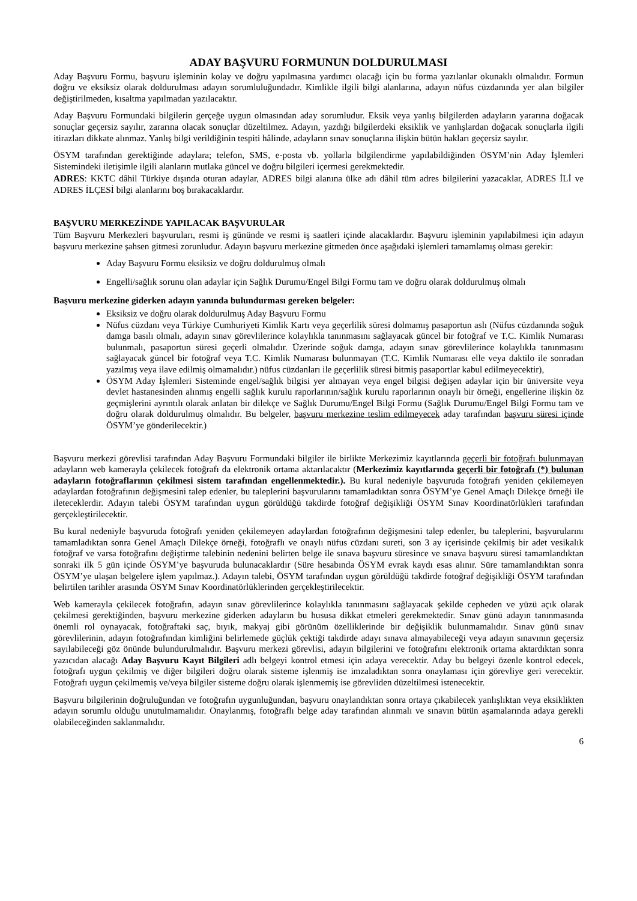ADAY BAŞVURU FORMUNUN DOLDURULMASI
Aday Başvuru Formu, başvuru işleminin kolay ve doğru yapılmasına yardımcı olacağı için bu forma yazılanlar okunaklı olmalıdır. Formun doğru ve eksiksiz olarak doldurulması adayın sorumluluğundadır. Kimlikle ilgili bilgi alanlarına, adayın nüfus cüzdanında yer alan bilgiler değiştirilmeden, kısaltma yapılmadan yazılacaktır.
Aday Başvuru Formundaki bilgilerin gerçeğe uygun olmasından aday sorumludur. Eksik veya yanlış bilgilerden adayların yararına doğacak sonuçlar geçersiz sayılır, zararına olacak sonuçlar düzeltilmez. Adayın, yazdığı bilgilerdeki eksiklik ve yanlışlardan doğacak sonuçlarla ilgili itirazları dikkate alınmaz. Yanlış bilgi verildiğinin tespiti hâlinde, adayların sınav sonuçlarına ilişkin bütün hakları geçersiz sayılır.
ÖSYM tarafından gerektiğinde adaylara; telefon, SMS, e-posta vb. yollarla bilgilendirme yapılabildiğinden ÖSYM’nin Aday İşlemleri Sistemindeki iletişimle ilgili alanların mutlaka güncel ve doğru bilgileri içermesi gerekmektedir.
ADRES: KKTC dâhil Türkiye dışında oturan adaylar, ADRES bilgi alanına ülke adı dâhil tüm adres bilgilerini yazacaklar, ADRES İLİ ve ADRES İLÇESİ bilgi alanlarını boş bırakacaklardır.
BAŞVURU MERKEZİNDE YAPILACAK BAŞVURULAR
Tüm Başvuru Merkezleri başvuruları, resmi iş gününde ve resmi iş saatleri içinde alacaklardır. Başvuru işleminin yapılabilmesi için adayın başvuru merkezine şahsen gitmesi zorunludur. Adayın başvuru merkezine gitmeden önce aşağıdaki işlemleri tamamlamış olması gerekir:
Aday Başvuru Formu eksiksiz ve doğru doldurulmuş olmalı
Engelli/sağlık sorunu olan adaylar için Sağlık Durumu/Engel Bilgi Formu tam ve doğru olarak doldurulmuş olmalı
Başvuru merkezine giderken adayın yanında bulundurması gereken belgeler:
Eksiksiz ve doğru olarak doldurulmuş Aday Başvuru Formu
Nüfus cüzdanı veya Türkiye Cumhuriyeti Kimlik Kartı veya geçerlilik süresi dolmamış pasaportun aslı (Nüfus cüzdanında soğuk damga basılı olmalı, adayın sınav görevlilerince kolaylıkla tanınmasını sağlayacak güncel bir fotoğraf ve T.C. Kimlik Numarası bulunmalı, pasaportun süresi geçerli olmalıdır. Üzerinde soğuk damga, adayın sınav görevlilerince kolaylıkla tanınmasını sağlayacak güncel bir fotoğraf veya T.C. Kimlik Numarası bulunmayan (T.C. Kimlik Numarası elle veya daktilo ile sonradan yazılmış veya ilave edilmiş olmamalıdır.) nüfus cüzdanları ile geçerlilik süresi bitmiş pasaportlar kabul edilmeyecektir),
ÖSYM Aday İşlemleri Sisteminde engel/sağlık bilgisi yer almayan veya engel bilgisi değişen adaylar için bir üniversite veya devlet hastanesinden alınmış engelli sağlık kurulu raporlarının/sağlık kurulu raporlarının onaylı bir örneği, engellerine ilişkin öz geçmişlerini ayrıntılı olarak anlatan bir dilekçe ve Sağlık Durumu/Engel Bilgi Formu (Sağlık Durumu/Engel Bilgi Formu tam ve doğru olarak doldurulmuş olmalıdır. Bu belgeler, başvuru merkezine teslim edilmeyecek aday tarafından başvuru süresi içinde ÖSYM’ye gönderilecektir.)
Başvuru merkezi görevlisi tarafından Aday Başvuru Formundaki bilgiler ile birlikte Merkezimiz kayıtlarında geçerli bir fotoğrafı bulunmayan adayların web kamerayla çekilecek fotoğrafı da elektronik ortama aktarılacaktır (Merkezimiz kayıtlarında geçerli bir fotoğrafı (*) bulunan adayların fotoğraflarının çekilmesi sistem tarafından engellenmektedir.). Bu kural nedeniyle başvuruda fotoğrafı yeniden çekilemeyen adaylardan fotoğrafının değişmesini talep edenler, bu taleplerini başvurularını tamamladıktan sonra ÖSYM’ye Genel Amaçlı Dilekçe örneği ile ileteceklerdir. Adayın talebi ÖSYM tarafından uygun görüldüğü takdirde fotoğraf değişikliği ÖSYM Sınav Koordinatörlükleri tarafından gerçekleştirilecektir.
Bu kural nedeniyle başvuruda fotoğrafı yeniden çekilemeyen adaylardan fotoğrafının değişmesini talep edenler, bu taleplerini, başvurularını tamamladıktan sonra Genel Amaçlı Dilekçe örneği, fotoğraflı ve onaylı nüfus cüzdanı sureti, son 3 ay içerisinde çekilmiş bir adet vesikalık fotoğraf ve varsa fotoğrafını değiştirme talebinin nedenini belirten belge ile sınava başvuru süresince ve sınava başvuru süresi tamamlandıktan sonraki ilk 5 gün içinde ÖSYM’ye başvuruda bulunacaklardır (Süre hesabında ÖSYM evrak kaydı esas alınır. Süre tamamlandıktan sonra ÖSYM’ye ulaşan belgelere işlem yapılmaz.). Adayın talebi, ÖSYM tarafından uygun görüldüğü takdirde fotoğraf değişikliği ÖSYM tarafından belirtilen tarihler arasında ÖSYM Sınav Koordinatörlüklerinden gerçekleştirilecektir.
Web kamerayla çekilecek fotoğrafın, adayın sınav görevlilerince kolaylıkla tanınmasını sağlayacak şekilde cepheden ve yüzü açık olarak çekilmesi gerektiğinden, başvuru merkezine giderken adayların bu hususa dikkat etmeleri gerekmektedir. Sınav günü adayın tanınmasında önemli rol oynayacak, fotoğraftaki saç, bıyık, makyaj gibi görünüm özelliklerinde bir değişiklik bulunmamalıdır. Sınav günü sınav görevlilerinin, adayın fotoğrafından kimliğini belirlemede güçlük çektiği takdirde adayı sınava almayabileceği veya adayın sınavının geçersiz sayılabileceği göz önünde bulundurulmalıdır. Başvuru merkezi görevlisi, adayın bilgilerini ve fotoğrafını elektronik ortama aktardıktan sonra yazıcıdan alacağı Aday Başvuru Kayıt Bilgileri adlı belgeyi kontrol etmesi için adaya verecektir. Aday bu belgeyi özenle kontrol edecek, fotoğrafı uygun çekilmiş ve diğer bilgileri doğru olarak sisteme işlenmiş ise imzaladıktan sonra onaylaması için görevliye geri verecektir. Fotoğrafı uygun çekilmemiş ve/veya bilgiler sisteme doğru olarak işlenmemiş ise görevliden düzeltilmesi istenecektir.
Başvuru bilgilerinin doğruluğundan ve fotoğrafın uygunluğundan, başvuru onaylandıktan sonra ortaya çıkabilecek yanlışlıktan veya eksiklikten adayın sorumlu olduğu unutulmamalıdır. Onaylanmış, fotoğraflı belge aday tarafından alınmalı ve sınavın bütün aşamalarında adaya gerekli olabileceğinden saklanmalıdır.
6